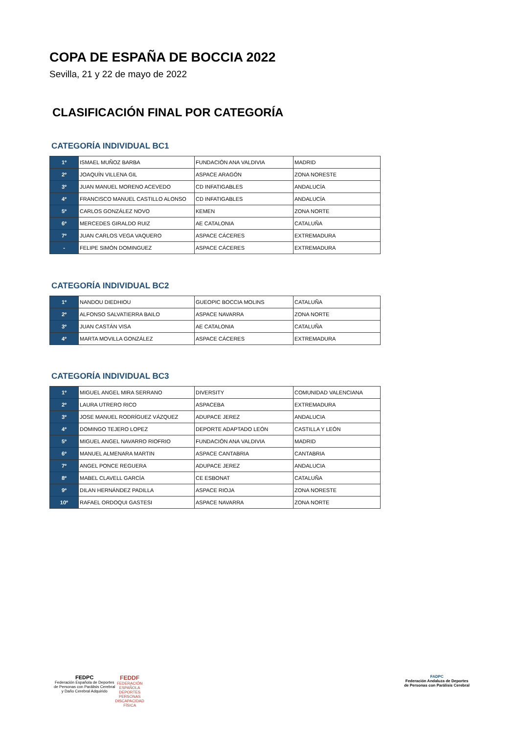COPA DE ESPAÑA DE BOCCIA 2022
Sevilla, 21 y 22 de mayo de 2022
CLASIFICACIÓN FINAL POR CATEGORÍA
CATEGORÍA INDIVIDUAL BC1
| 1º | ISMAEL MUÑOZ BARBA | FUNDACIÓN ANA VALDIVIA | MADRID |
| 2º | JOAQUÍN VILLENA GIL | ASPACE ARAGÓN | ZONA NORESTE |
| 3º | JUAN MANUEL MORENO ACEVEDO | CD INFATIGABLES | ANDALUCÍA |
| 4º | FRANCISCO MANUEL CASTILLO ALONSO | CD INFATIGABLES | ANDALUCÍA |
| 5º | CARLOS GONZÁLEZ NOVO | KEMEN | ZONA NORTE |
| 6º | MERCEDES GIRALDO RUIZ | AE CATALONIA | CATALUÑA |
| 7º | JUAN CARLOS VEGA VAQUERO | ASPACE CÁCERES | EXTREMADURA |
| - | FELIPE SIMÓN DOMINGUEZ | ASPACE CÁCERES | EXTREMADURA |
CATEGORÍA INDIVIDUAL BC2
| 1º | NANDOU DIEDHIOU | GUEOPIC BOCCIA MOLINS | CATALUÑA |
| 2º | ALFONSO SALVATIERRA BAILO | ASPACE NAVARRA | ZONA NORTE |
| 3º | JUAN CASTÁN VISA | AE CATALONIA | CATALUÑA |
| 4º | MARTA MOVILLA GONZÁLEZ | ASPACE CÁCERES | EXTREMADURA |
CATEGORÍA INDIVIDUAL BC3
| 1º | MIGUEL ANGEL MIRA SERRANO | DIVERSITY | COMUNIDAD VALENCIANA |
| 2º | LAURA UTRERO RICO | ASPACEBA | EXTREMADURA |
| 3º | JOSE MANUEL RODRÍGUEZ VÁZQUEZ | ADUPACE JEREZ | ANDALUCIA |
| 4º | DOMINGO TEJERO LOPEZ | DEPORTE ADAPTADO LEÓN | CASTILLA Y LEÓN |
| 5º | MIGUEL ANGEL NAVARRO RIOFRIO | FUNDACIÓN ANA VALDIVIA | MADRID |
| 6º | MANUEL ALMENARA MARTIN | ASPACE CANTABRIA | CANTABRIA |
| 7º | ANGEL PONCE REGUERA | ADUPACE JEREZ | ANDALUCIA |
| 8º | MABEL CLAVELL GARCÍA | CE ESBONAT | CATALUÑA |
| 9º | DILAN HERNÁNDEZ PADILLA | ASPACE RIOJA | ZONA NORESTE |
| 10º | RAFAEL ORDOQUI GASTESI | ASPACE NAVARRA | ZONA NORTE |
FEDPC
Federación Española de Deportes
de Personas con Parálisis Cerebral
y Daño Cerebral Adquirido
FEDDF
FEDERACIÓN
ESPAÑOLA
DEPORTES
PERSONAS
DISCAPACIDAD
FÍSICA
FADPC
Federación Andaluza de Deportes
de Personas con Parálisis Cerebral